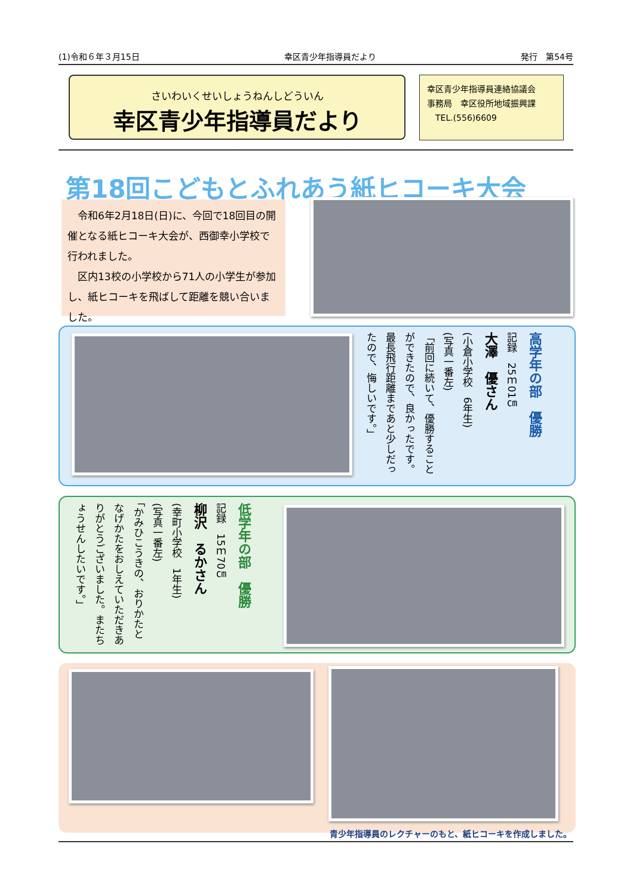(1)令和６年３月15日 幸区青少年指導員だより 発行　第54号
さいわいくせいしょうねんしどういん
幸区青少年指導員だより
幸区青少年指導員連絡協議会
事務局　幸区役所地域振興課
　TEL.(556)6609
第18回こどもとふれあう紙ヒコーキ大会
　令和6年2月18日(日)に、今回で18回目の開催となる紙ヒコーキ大会が、西御幸小学校で行われました。
　区内13校の小学校から71人の小学生が参加し、紙ヒコーキを飛ばして距離を競い合いました。
高学年の部　優勝
記録　25ｍ01㎝
大澤　優さん
(小倉小学校　6年生)
(写真一番左)
「前回に続いて、優勝することができたので、良かったです。最長飛行距離まであと少しだったので、悔しいです。」
低学年の部　優勝
記録　15ｍ70㎝
柳沢　るかさん
(幸町小学校　1年生)
(写真一番左)
「かみひこうきの、おりかたとなげかたをおしえていただきありがとうございました。またちょうせんしたいです。」
青少年指導員のレクチャーのもと、紙ヒコーキを作成しました。